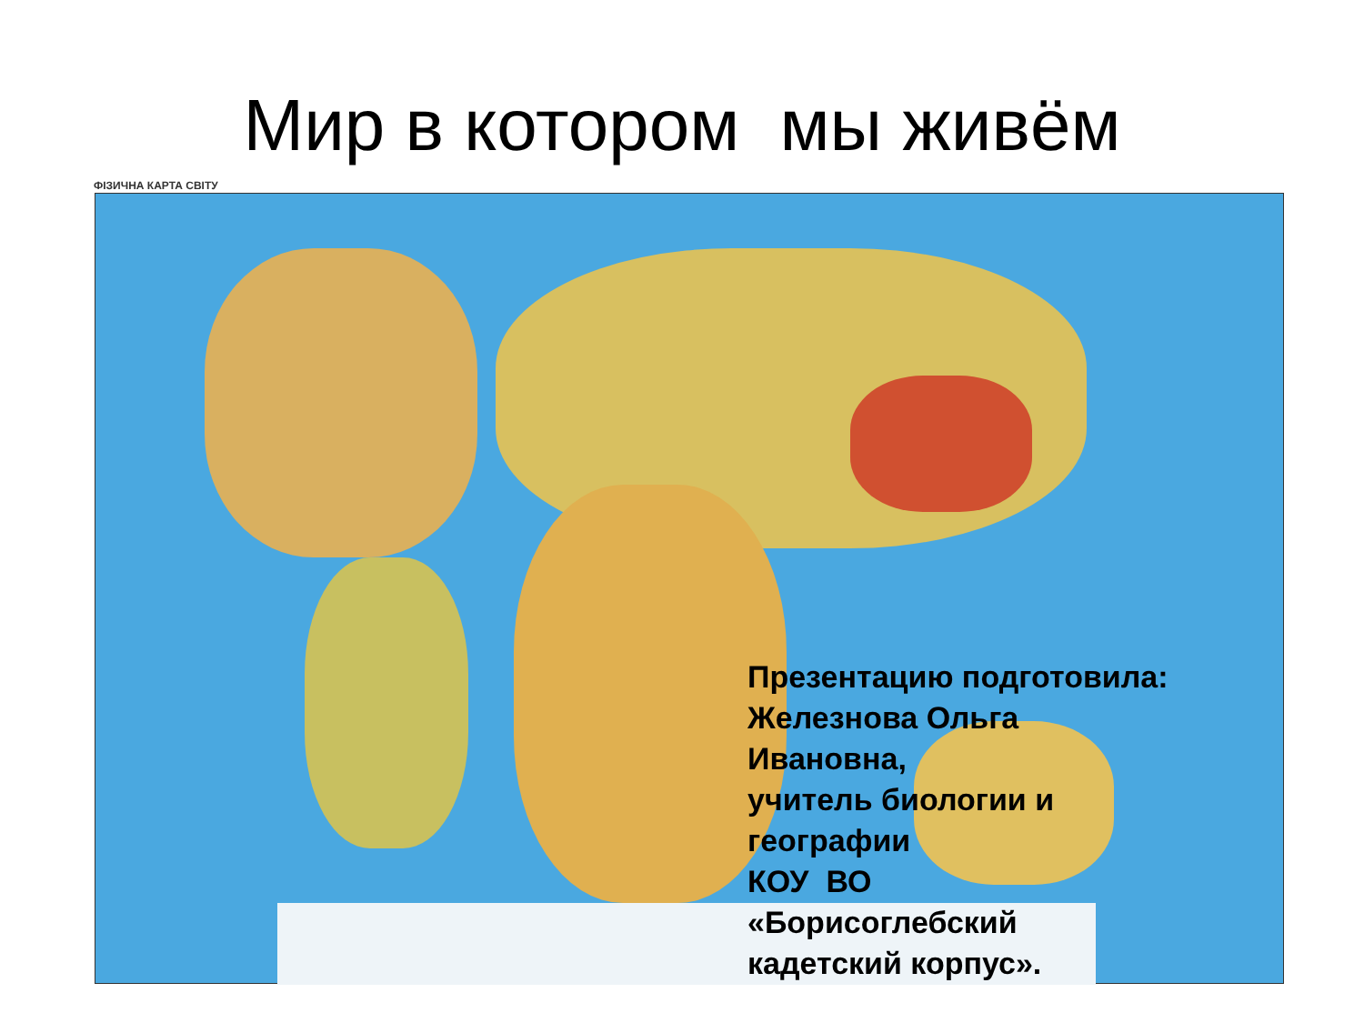Мир в котором мы живём
ФІЗИЧНА КАРТА СВІТУ
Презентацию подготовила:
Железнова Ольга
Ивановна,
учитель биологии и
географии
КОУ ВО
«Борисоглебский
кадетский корпус».